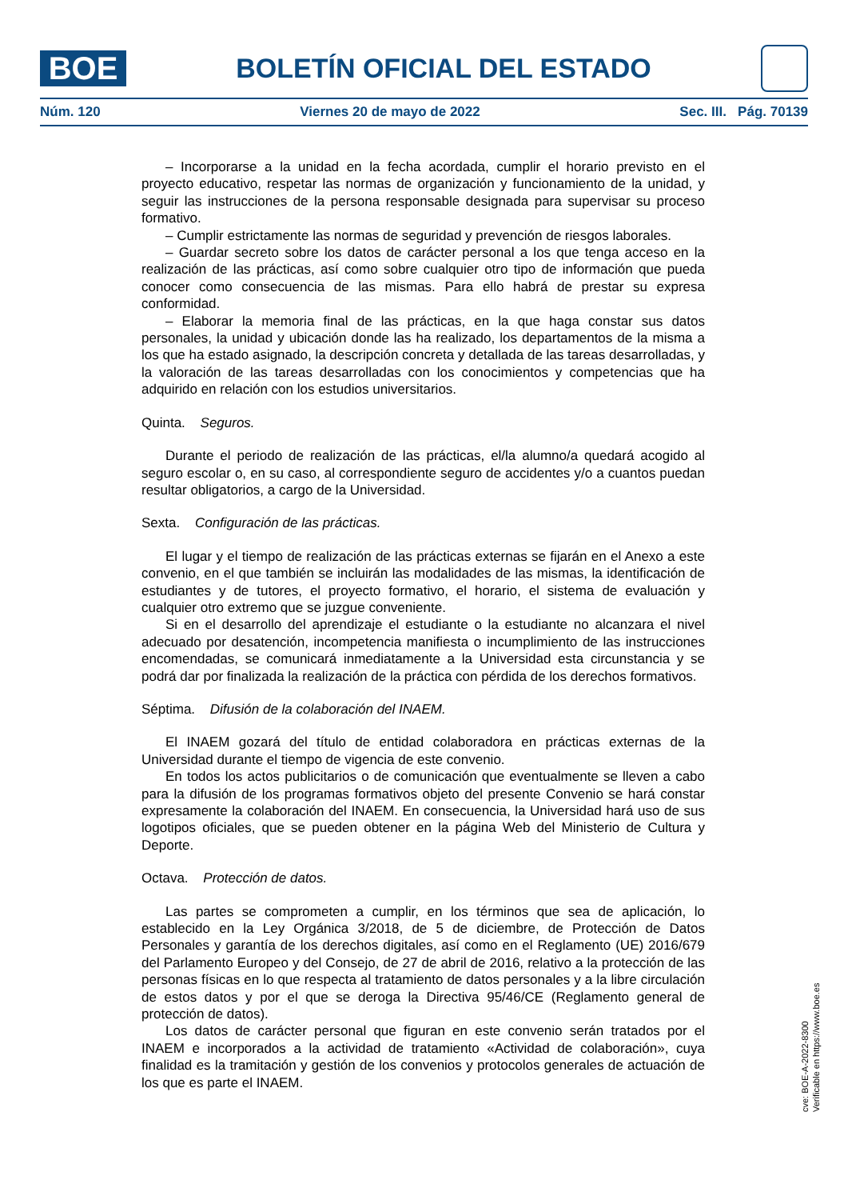BOE
BOLETÍN OFICIAL DEL ESTADO
Núm. 120 Viernes 20 de mayo de 2022 Sec. III. Pág. 70139
– Incorporarse a la unidad en la fecha acordada, cumplir el horario previsto en el proyecto educativo, respetar las normas de organización y funcionamiento de la unidad, y seguir las instrucciones de la persona responsable designada para supervisar su proceso formativo.
– Cumplir estrictamente las normas de seguridad y prevención de riesgos laborales.
– Guardar secreto sobre los datos de carácter personal a los que tenga acceso en la realización de las prácticas, así como sobre cualquier otro tipo de información que pueda conocer como consecuencia de las mismas. Para ello habrá de prestar su expresa conformidad.
– Elaborar la memoria final de las prácticas, en la que haga constar sus datos personales, la unidad y ubicación donde las ha realizado, los departamentos de la misma a los que ha estado asignado, la descripción concreta y detallada de las tareas desarrolladas, y la valoración de las tareas desarrolladas con los conocimientos y competencias que ha adquirido en relación con los estudios universitarios.
Quinta. Seguros.
Durante el periodo de realización de las prácticas, el/la alumno/a quedará acogido al seguro escolar o, en su caso, al correspondiente seguro de accidentes y/o a cuantos puedan resultar obligatorios, a cargo de la Universidad.
Sexta. Configuración de las prácticas.
El lugar y el tiempo de realización de las prácticas externas se fijarán en el Anexo a este convenio, en el que también se incluirán las modalidades de las mismas, la identificación de estudiantes y de tutores, el proyecto formativo, el horario, el sistema de evaluación y cualquier otro extremo que se juzgue conveniente.
Si en el desarrollo del aprendizaje el estudiante o la estudiante no alcanzara el nivel adecuado por desatención, incompetencia manifiesta o incumplimiento de las instrucciones encomendadas, se comunicará inmediatamente a la Universidad esta circunstancia y se podrá dar por finalizada la realización de la práctica con pérdida de los derechos formativos.
Séptima. Difusión de la colaboración del INAEM.
El INAEM gozará del título de entidad colaboradora en prácticas externas de la Universidad durante el tiempo de vigencia de este convenio.
En todos los actos publicitarios o de comunicación que eventualmente se lleven a cabo para la difusión de los programas formativos objeto del presente Convenio se hará constar expresamente la colaboración del INAEM. En consecuencia, la Universidad hará uso de sus logotipos oficiales, que se pueden obtener en la página Web del Ministerio de Cultura y Deporte.
Octava. Protección de datos.
Las partes se comprometen a cumplir, en los términos que sea de aplicación, lo establecido en la Ley Orgánica 3/2018, de 5 de diciembre, de Protección de Datos Personales y garantía de los derechos digitales, así como en el Reglamento (UE) 2016/679 del Parlamento Europeo y del Consejo, de 27 de abril de 2016, relativo a la protección de las personas físicas en lo que respecta al tratamiento de datos personales y a la libre circulación de estos datos y por el que se deroga la Directiva 95/46/CE (Reglamento general de protección de datos).
Los datos de carácter personal que figuran en este convenio serán tratados por el INAEM e incorporados a la actividad de tratamiento «Actividad de colaboración», cuya finalidad es la tramitación y gestión de los convenios y protocolos generales de actuación de los que es parte el INAEM.
cve: BOE-A-2022-8300
Verificable en https://www.boe.es